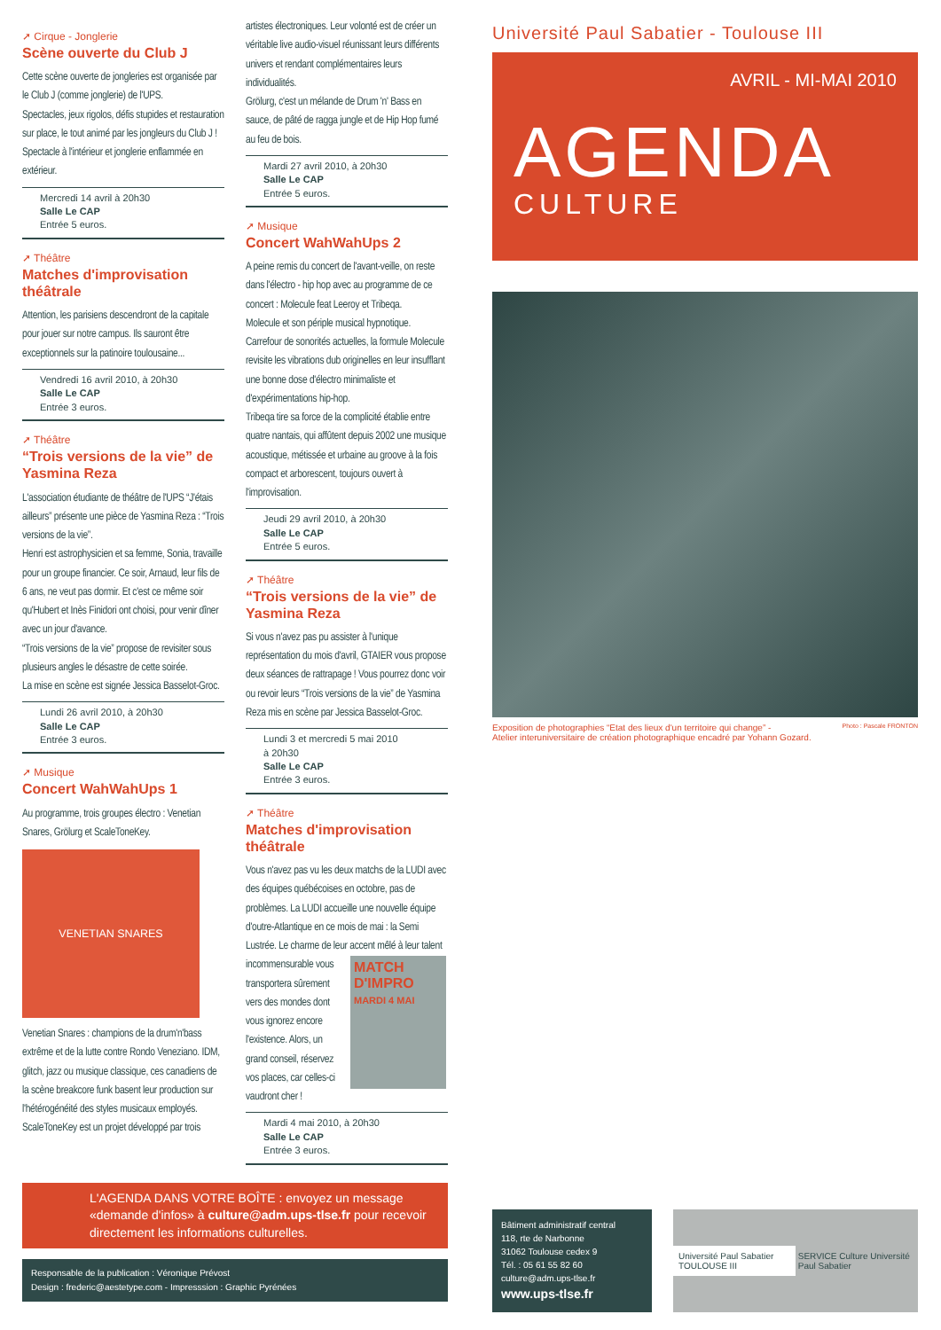➚ Cirque - Jonglerie
Scène ouverte du Club J
Cette scène ouverte de jongleries est organisée par le Club J (comme jonglerie) de l'UPS.
Spectacles, jeux rigolos, défis stupides et restauration sur place, le tout animé par les jongleurs du Club J !
Spectacle à l'intérieur et jonglerie enflammée en extérieur.
Mercredi 14 avril à 20h30
Salle Le CAP
Entrée 5 euros.
➚ Théâtre
Matches d'improvisation théâtrale
Attention, les parisiens descendront de la capitale pour jouer sur notre campus. Ils sauront être exceptionnels sur la patinoire toulousaine...
Vendredi 16 avril 2010, à 20h30
Salle Le CAP
Entrée 3 euros.
➚ Théâtre
“Trois versions de la vie” de Yasmina Reza
L'association étudiante de théâtre de l'UPS “J'étais ailleurs” présente une pièce de Yasmina Reza : “Trois versions de la vie”.
Henri est astrophysicien et sa femme, Sonia, travaille pour un groupe financier. Ce soir, Arnaud, leur fils de 6 ans, ne veut pas dormir. Et c'est ce même soir qu'Hubert et Inès Finidori ont choisi, pour venir dîner avec un jour d'avance.
“Trois versions de la vie” propose de revisiter sous plusieurs angles le désastre de cette soirée.
La mise en scène est signée Jessica Basselot-Groc.
Lundi 26 avril 2010, à 20h30
Salle Le CAP
Entrée 3 euros.
➚ Musique
Concert WahWahUps 1
Au programme, trois groupes électro : Venetian Snares, Grölurg et ScaleToneKey.
VENETIAN SNARES
Venetian Snares : champions de la drum'n'bass extrême et de la lutte contre Rondo Veneziano. IDM, glitch, jazz ou musique classique, ces canadiens de la scène breakcore funk basent leur production sur l'hétérogénéité des styles musicaux employés.
ScaleToneKey est un projet développé par trois
artistes électroniques. Leur volonté est de créer un véritable live audio-visuel réunissant leurs différents univers et rendant complémentaires leurs individualités.
Grölurg, c'est un mélande de Drum 'n' Bass en sauce, de pâté de ragga jungle et de Hip Hop fumé au feu de bois.
Mardi 27 avril 2010, à 20h30
Salle Le CAP
Entrée 5 euros.
➚ Musique
Concert WahWahUps 2
A peine remis du concert de l'avant-veille, on reste dans l'électro - hip hop avec au programme de ce concert : Molecule feat Leeroy et Tribeqa.
Molecule et son périple musical hypnotique.
Carrefour de sonorités actuelles, la formule Molecule revisite les vibrations dub originelles en leur insufflant une bonne dose d'électro minimaliste et d'expérimentations hip-hop.
Tribeqa tire sa force de la complicité établie entre quatre nantais, qui affûtent depuis 2002 une musique acoustique, métissée et urbaine au groove à la fois compact et arborescent, toujours ouvert à l'improvisation.
Jeudi 29 avril 2010, à 20h30
Salle Le CAP
Entrée 5 euros.
➚ Théâtre
“Trois versions de la vie” de Yasmina Reza
Si vous n'avez pas pu assister à l'unique représentation du mois d'avril, GTAIER vous propose deux séances de rattrapage ! Vous pourrez donc voir ou revoir leurs “Trois versions de la vie” de Yasmina Reza mis en scène par Jessica Basselot-Groc.
Lundi 3 et mercredi 5 mai 2010
à 20h30
Salle Le CAP
Entrée 3 euros.
➚ Théâtre
Matches d'improvisation théâtrale
Vous n'avez pas vu les deux matchs de la LUDI avec des équipes québécoises en octobre, pas de problèmes. La LUDI accueille une nouvelle équipe d'outre-Atlantique en ce mois de mai : la Semi Lustrée. Le charme de leur accent mêlé à leur talent
incommensurable vous transportera sûrement vers des mondes dont vous ignorez encore l'existence. Alors, un grand conseil, réservez vos places, car celles-ci vaudront cher !
MATCH D'IMPRO
MARDI 4 MAI
Mardi 4 mai 2010, à 20h30
Salle Le CAP
Entrée 3 euros.
Université Paul Sabatier - Toulouse III
AVRIL - MI-MAI 2010
AGENDA
CULTURE
Photo : Pascale FRONTON Exposition de photographies “Etat des lieux d'un territoire qui change” -
Atelier interuniversitaire de création photographique encadré par Yohann Gozard.
L'AGENDA DANS VOTRE BOÎTE : envoyez un message «demande d'infos» à culture@adm.ups-tlse.fr pour recevoir directement les informations culturelles.
Responsable de la publication : Véronique Prévost
Design : frederic@aestetype.com - Impresssion : Graphic Pyrénées
Bâtiment administratif central
118, rte de Narbonne
31062 Toulouse cedex 9
Tél. : 05 61 55 82 60
culture@adm.ups-tlse.fr
www.ups-tlse.fr
Université Paul Sabatier TOULOUSE III SERVICE Culture Université Paul Sabatier